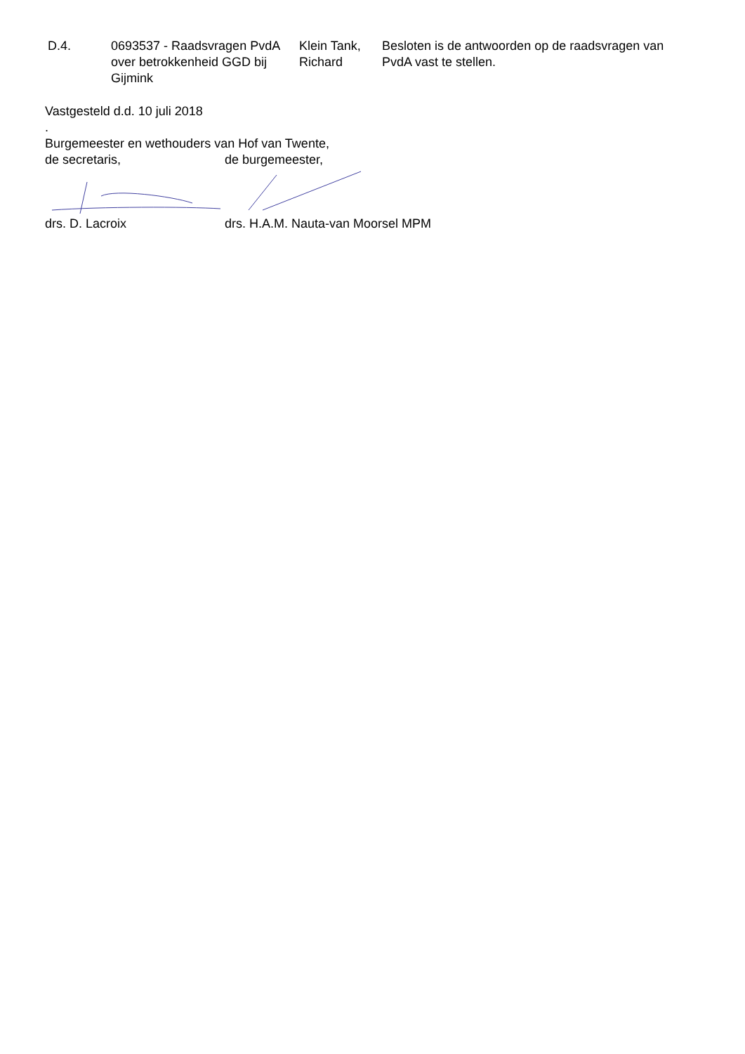| D.4. | 0693537 - Raadsvragen PvdA over betrokkenheid GGD bij Gijmink | Klein Tank, Richard | Besloten is de antwoorden op de raadsvragen van PvdA vast te stellen. |
Vastgesteld d.d. 10 juli 2018
.
Burgemeester en wethouders van Hof van Twente,
de secretaris, de burgemeester,
drs. D. Lacroix drs. H.A.M. Nauta-van Moorsel MPM